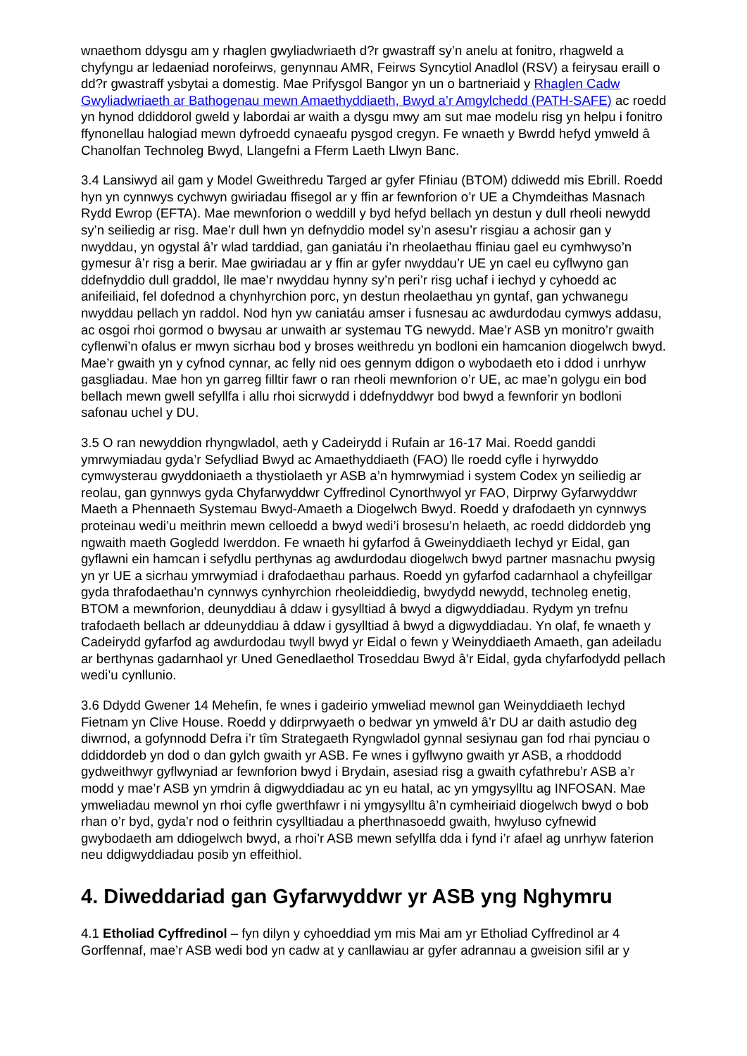wnaethom ddysgu am y rhaglen gwyliadwriaeth d?r gwastraff sy’n anelu at fonitro, rhagweld a chyfyngu ar ledaeniad norofeirws, genynnau AMR, Feirws Syncytiol Anadlol (RSV) a feirysau eraill o dd?r gwastraff ysbytai a domestig. Mae Prifysgol Bangor yn un o bartneriaid y Rhaglen Cadw Gwyliadwriaeth ar Bathogenau mewn Amaethyddiaeth, Bwyd a’r Amgylchedd (PATH-SAFE) ac roedd yn hynod ddiddorol gweld y labordai ar waith a dysgu mwy am sut mae modelu risg yn helpu i fonitro ffynonellau halogiad mewn dyfroedd cynaeafu pysgod cregyn. Fe wnaeth y Bwrdd hefyd ymweld â Chanolfan Technoleg Bwyd, Llangefni a Fferm Laeth Llwyn Banc.
3.4 Lansiwyd ail gam y Model Gweithredu Targed ar gyfer Ffiniau (BTOM) ddiwedd mis Ebrill. Roedd hyn yn cynnwys cychwyn gwiriadau ffisegol ar y ffin ar fewnforion o’r UE a Chymdeithas Masnach Rydd Ewrop (EFTA). Mae mewnforion o weddill y byd hefyd bellach yn destun y dull rheoli newydd sy’n seiliedig ar risg. Mae’r dull hwn yn defnyddio model sy’n asesu’r risgiau a achosir gan y nwyddau, yn ogystal â’r wlad tarddiad, gan ganiatáu i’n rheolaethau ffiniau gael eu cymhwyso’n gymesur â’r risg a berir. Mae gwiriadau ar y ffin ar gyfer nwyddau’r UE yn cael eu cyflwyno gan ddefnyddio dull graddol, lle mae’r nwyddau hynny sy’n peri’r risg uchaf i iechyd y cyhoedd ac anifeiliaid, fel dofednod a chynhyrchion porc, yn destun rheolaethau yn gyntaf, gan ychwanegu nwyddau pellach yn raddol. Nod hyn yw caniatáu amser i fusnesau ac awdurdodau cymwys addasu, ac osgoi rhoi gormod o bwysau ar unwaith ar systemau TG newydd. Mae’r ASB yn monitro’r gwaith cyflenwi’n ofalus er mwyn sicrhau bod y broses weithredu yn bodloni ein hamcanion diogelwch bwyd. Mae’r gwaith yn y cyfnod cynnar, ac felly nid oes gennym ddigon o wybodaeth eto i ddod i unrhyw gasgliadau. Mae hon yn garreg filltir fawr o ran rheoli mewnforion o’r UE, ac mae’n golygu ein bod bellach mewn gwell sefyllfa i allu rhoi sicrwydd i ddefnyddwyr bod bwyd a fewnforir yn bodloni safonau uchel y DU.
3.5 O ran newyddion rhyngwladol, aeth y Cadeirydd i Rufain ar 16-17 Mai. Roedd ganddi ymrwymiadau gyda’r Sefydliad Bwyd ac Amaethyddiaeth (FAO) lle roedd cyfle i hyrwyddo cymwysterau gwyddoniaeth a thystiolaeth yr ASB a’n hymrwymiad i system Codex yn seiliedig ar reolau, gan gynnwys gyda Chyfarwyddwr Cyffredinol Cynorthwyol yr FAO, Dirprwy Gyfarwyddwr Maeth a Phennaeth Systemau Bwyd-Amaeth a Diogelwch Bwyd. Roedd y drafodaeth yn cynnwys proteinau wedi’u meithrin mewn celloedd a bwyd wedi’i brosesu’n helaeth, ac roedd diddordeb yng ngwaith maeth Gogledd Iwerddon. Fe wnaeth hi gyfarfod â Gweinyddiaeth Iechyd yr Eidal, gan gyflawni ein hamcan i sefydlu perthynas ag awdurdodau diogelwch bwyd partner masnachu pwysig yn yr UE a sicrhau ymrwymiad i drafodaethau parhaus. Roedd yn gyfarfod cadarnhaol a chyfeillgar gyda thrafodaethau’n cynnwys cynhyrchion rheoleiddiedig, bwydydd newydd, technoleg enetig, BTOM a mewnforion, deunyddiau â ddaw i gysylltiad â bwyd a digwyddiadau. Rydym yn trefnu trafodaeth bellach ar ddeunyddiau â ddaw i gysylltiad â bwyd a digwyddiadau. Yn olaf, fe wnaeth y Cadeirydd gyfarfod ag awdurdodau twyll bwyd yr Eidal o fewn y Weinyddiaeth Amaeth, gan adeiladu ar berthynas gadarnhaol yr Uned Genedlaethol Troseddau Bwyd â’r Eidal, gyda chyfarfodydd pellach wedi’u cynllunio.
3.6 Ddydd Gwener 14 Mehefin, fe wnes i gadeirio ymweliad mewnol gan Weinyddiaeth Iechyd Fietnam yn Clive House. Roedd y ddirprwyaeth o bedwar yn ymweld â’r DU ar daith astudio deg diwrnod, a gofynnodd Defra i’r tîm Strategaeth Ryngwladol gynnal sesiynau gan fod rhai pynciau o ddiddordeb yn dod o dan gylch gwaith yr ASB. Fe wnes i gyflwyno gwaith yr ASB, a rhoddodd gydweithwyr gyflwyniad ar fewnforion bwyd i Brydain, asesiad risg a gwaith cyfathrebu’r ASB a’r modd y mae’r ASB yn ymdrin â digwyddiadau ac yn eu hatal, ac yn ymgysylltu ag INFOSAN. Mae ymweliadau mewnol yn rhoi cyfle gwerthfawr i ni ymgysylltu â’n cymheiriaid diogelwch bwyd o bob rhan o’r byd, gyda’r nod o feithrin cysylltiadau a pherthnasoedd gwaith, hwyluso cyfnewid gwybodaeth am ddiogelwch bwyd, a rhoi’r ASB mewn sefyllfa dda i fynd i’r afael ag unrhyw faterion neu ddigwyddiadau posib yn effeithiol.
4. Diweddariad gan Gyfarwyddwr yr ASB yng Nghymru
4.1 Etholiad Cyffredinol – fyn dilyn y cyhoeddiad ym mis Mai am yr Etholiad Cyffredinol ar 4 Gorffennaf, mae’r ASB wedi bod yn cadw at y canllawiau ar gyfer adrannau a gweision sifil ar y